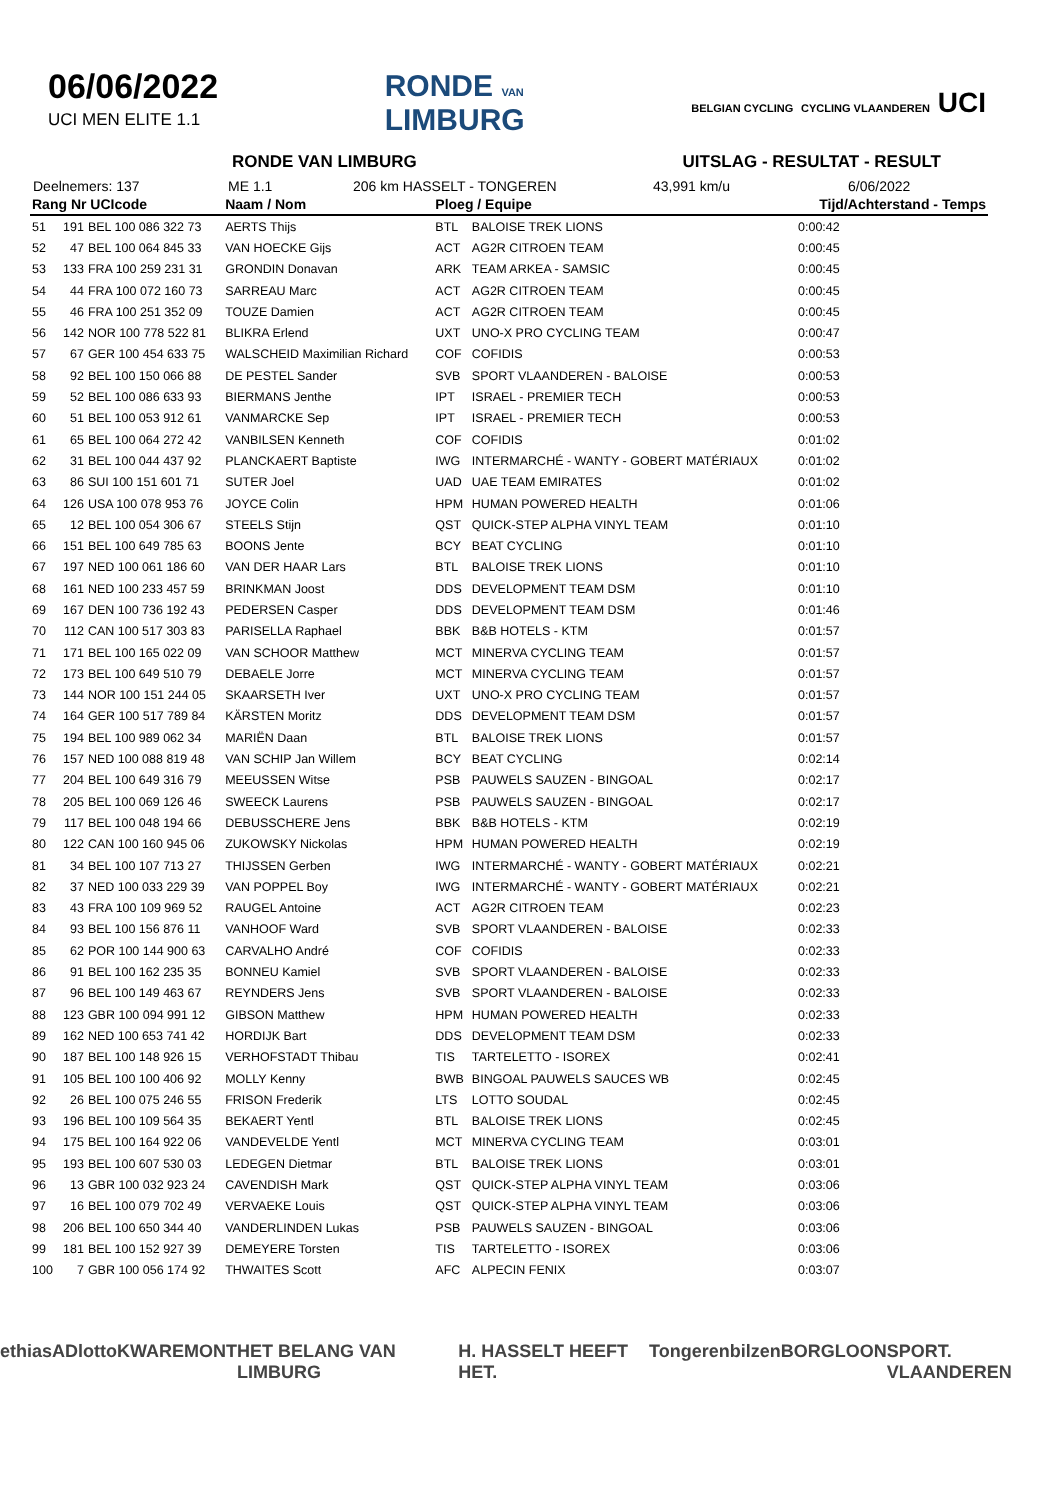06/06/2022
UCI MEN ELITE 1.1
RONDE VAN
LIMBURG
BELGIAN CYCLING CYCLING VLAANDEREN UCI
RONDE VAN LIMBURG UITSLAG - RESULTAT - RESULT
Deelnemers: 137 ME 1.1 206 km HASSELT - TONGEREN 43,991 km/u 6/06/2022
| Rang Nr UCIcode | | | Naam / Nom | Ploeg / Equipe | | Tijd/Achterstand - Temps |
| --- | --- | --- | --- | --- | --- | --- |
| 51 | 191 | BEL 100 086 322 73 | AERTS Thijs | BTL | BALOISE TREK LIONS | 0:00:42 |
| 52 | 47 | BEL 100 064 845 33 | VAN HOECKE Gijs | ACT | AG2R CITROEN TEAM | 0:00:45 |
| 53 | 133 | FRA 100 259 231 31 | GRONDIN Donavan | ARK | TEAM ARKEA - SAMSIC | 0:00:45 |
| 54 | 44 | FRA 100 072 160 73 | SARREAU Marc | ACT | AG2R CITROEN TEAM | 0:00:45 |
| 55 | 46 | FRA 100 251 352 09 | TOUZE Damien | ACT | AG2R CITROEN TEAM | 0:00:45 |
| 56 | 142 | NOR 100 778 522 81 | BLIKRA Erlend | UXT | UNO-X PRO CYCLING TEAM | 0:00:47 |
| 57 | 67 | GER 100 454 633 75 | WALSCHEID Maximilian Richard | COF | COFIDIS | 0:00:53 |
| 58 | 92 | BEL 100 150 066 88 | DE PESTEL Sander | SVB | SPORT VLAANDEREN - BALOISE | 0:00:53 |
| 59 | 52 | BEL 100 086 633 93 | BIERMANS Jenthe | IPT | ISRAEL - PREMIER TECH | 0:00:53 |
| 60 | 51 | BEL 100 053 912 61 | VANMARCKE Sep | IPT | ISRAEL - PREMIER TECH | 0:00:53 |
| 61 | 65 | BEL 100 064 272 42 | VANBILSEN Kenneth | COF | COFIDIS | 0:01:02 |
| 62 | 31 | BEL 100 044 437 92 | PLANCKAERT Baptiste | IWG | INTERMARCHÉ - WANTY - GOBERT MATÉRIAUX | 0:01:02 |
| 63 | 86 | SUI 100 151 601 71 | SUTER Joel | UAD | UAE TEAM EMIRATES | 0:01:02 |
| 64 | 126 | USA 100 078 953 76 | JOYCE Colin | HPM | HUMAN POWERED HEALTH | 0:01:06 |
| 65 | 12 | BEL 100 054 306 67 | STEELS Stijn | QST | QUICK-STEP ALPHA VINYL TEAM | 0:01:10 |
| 66 | 151 | BEL 100 649 785 63 | BOONS Jente | BCY | BEAT CYCLING | 0:01:10 |
| 67 | 197 | NED 100 061 186 60 | VAN DER HAAR Lars | BTL | BALOISE TREK LIONS | 0:01:10 |
| 68 | 161 | NED 100 233 457 59 | BRINKMAN Joost | DDS | DEVELOPMENT TEAM DSM | 0:01:10 |
| 69 | 167 | DEN 100 736 192 43 | PEDERSEN Casper | DDS | DEVELOPMENT TEAM DSM | 0:01:46 |
| 70 | 112 | CAN 100 517 303 83 | PARISELLA Raphael | BBK | B&B HOTELS - KTM | 0:01:57 |
| 71 | 171 | BEL 100 165 022 09 | VAN SCHOOR Matthew | MCT | MINERVA CYCLING TEAM | 0:01:57 |
| 72 | 173 | BEL 100 649 510 79 | DEBAELE Jorre | MCT | MINERVA CYCLING TEAM | 0:01:57 |
| 73 | 144 | NOR 100 151 244 05 | SKAARSETH Iver | UXT | UNO-X PRO CYCLING TEAM | 0:01:57 |
| 74 | 164 | GER 100 517 789 84 | KÄRSTEN Moritz | DDS | DEVELOPMENT TEAM DSM | 0:01:57 |
| 75 | 194 | BEL 100 989 062 34 | MARIËN Daan | BTL | BALOISE TREK LIONS | 0:01:57 |
| 76 | 157 | NED 100 088 819 48 | VAN SCHIP Jan Willem | BCY | BEAT CYCLING | 0:02:14 |
| 77 | 204 | BEL 100 649 316 79 | MEEUSSEN Witse | PSB | PAUWELS SAUZEN - BINGOAL | 0:02:17 |
| 78 | 205 | BEL 100 069 126 46 | SWEECK Laurens | PSB | PAUWELS SAUZEN - BINGOAL | 0:02:17 |
| 79 | 117 | BEL 100 048 194 66 | DEBUSSCHERE Jens | BBK | B&B HOTELS - KTM | 0:02:19 |
| 80 | 122 | CAN 100 160 945 06 | ZUKOWSKY Nickolas | HPM | HUMAN POWERED HEALTH | 0:02:19 |
| 81 | 34 | BEL 100 107 713 27 | THIJSSEN Gerben | IWG | INTERMARCHÉ - WANTY - GOBERT MATÉRIAUX | 0:02:21 |
| 82 | 37 | NED 100 033 229 39 | VAN POPPEL Boy | IWG | INTERMARCHÉ - WANTY - GOBERT MATÉRIAUX | 0:02:21 |
| 83 | 43 | FRA 100 109 969 52 | RAUGEL Antoine | ACT | AG2R CITROEN TEAM | 0:02:23 |
| 84 | 93 | BEL 100 156 876 11 | VANHOOF Ward | SVB | SPORT VLAANDEREN - BALOISE | 0:02:33 |
| 85 | 62 | POR 100 144 900 63 | CARVALHO André | COF | COFIDIS | 0:02:33 |
| 86 | 91 | BEL 100 162 235 35 | BONNEU Kamiel | SVB | SPORT VLAANDEREN - BALOISE | 0:02:33 |
| 87 | 96 | BEL 100 149 463 67 | REYNDERS Jens | SVB | SPORT VLAANDEREN - BALOISE | 0:02:33 |
| 88 | 123 | GBR 100 094 991 12 | GIBSON Matthew | HPM | HUMAN POWERED HEALTH | 0:02:33 |
| 89 | 162 | NED 100 653 741 42 | HORDIJK Bart | DDS | DEVELOPMENT TEAM DSM | 0:02:33 |
| 90 | 187 | BEL 100 148 926 15 | VERHOFSTADT Thibau | TIS | TARTELETTO - ISOREX | 0:02:41 |
| 91 | 105 | BEL 100 100 406 92 | MOLLY Kenny | BWB | BINGOAL PAUWELS SAUCES WB | 0:02:45 |
| 92 | 26 | BEL 100 075 246 55 | FRISON Frederik | LTS | LOTTO SOUDAL | 0:02:45 |
| 93 | 196 | BEL 100 109 564 35 | BEKAERT Yentl | BTL | BALOISE TREK LIONS | 0:02:45 |
| 94 | 175 | BEL 100 164 922 06 | VANDEVELDE Yentl | MCT | MINERVA CYCLING TEAM | 0:03:01 |
| 95 | 193 | BEL 100 607 530 03 | LEDEGEN Dietmar | BTL | BALOISE TREK LIONS | 0:03:01 |
| 96 | 13 | GBR 100 032 923 24 | CAVENDISH Mark | QST | QUICK-STEP ALPHA VINYL TEAM | 0:03:06 |
| 97 | 16 | BEL 100 079 702 49 | VERVAEKE Louis | QST | QUICK-STEP ALPHA VINYL TEAM | 0:03:06 |
| 98 | 206 | BEL 100 650 344 40 | VANDERLINDEN Lukas | PSB | PAUWELS SAUZEN - BINGOAL | 0:03:06 |
| 99 | 181 | BEL 100 152 927 39 | DEMEYERE Torsten | TIS | TARTELETTO - ISOREX | 0:03:06 |
| 100 | 7 | GBR 100 056 174 92 | THWAITES Scott | AFC | ALPECIN FENIX | 0:03:07 |
ethias AD lotto KWAREMONT HET BELANG VAN LIMBURG H. HASSELT HEEFT HET. Tongeren bilzen BORGLOON SPORT. VLAANDEREN